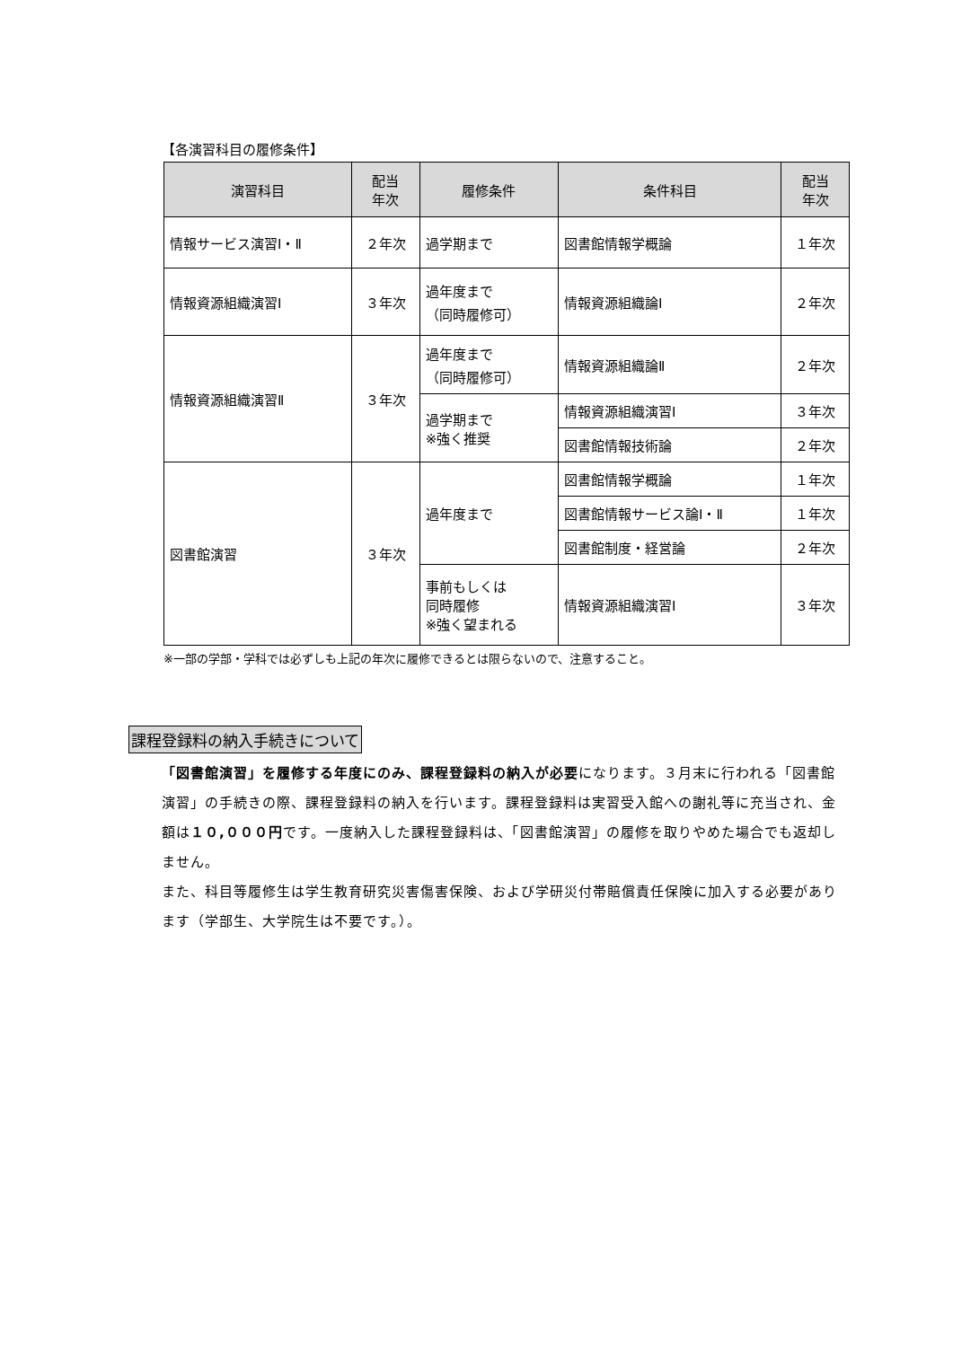【各演習科目の履修条件】
| 演習科目 | 配当 年次 | 履修条件 | 条件科目 | 配当 年次 |
| --- | --- | --- | --- | --- |
| 情報サービス演習Ⅰ・Ⅱ | ２年次 | 過学期まで | 図書館情報学概論 | １年次 |
| 情報資源組織演習Ⅰ | ３年次 | 過年度まで （同時履修可） | 情報資源組織論Ⅰ | ２年次 |
| 情報資源組織演習Ⅱ | ３年次 | 過年度まで （同時履修可） | 情報資源組織論Ⅱ | ２年次 |
| | | 過学期まで ※強く推奨 | 情報資源組織演習Ⅰ | ３年次 |
| | | | 図書館情報技術論 | ２年次 |
| 図書館演習 | ３年次 | 過年度まで | 図書館情報学概論 | １年次 |
| | | | 図書館情報サービス論Ⅰ・Ⅱ | １年次 |
| | | | 図書館制度・経営論 | ２年次 |
| | | 事前もしくは 同時履修 ※強く望まれる | 情報資源組織演習Ⅰ | ３年次 |
※一部の学部・学科では必ずしも上記の年次に履修できるとは限らないので、注意すること。
課程登録料の納入手続きについて
「図書館演習」を履修する年度にのみ、課程登録料の納入が必要になります。３月末に行われる「図書館演習」の手続きの際、課程登録料の納入を行います。課程登録料は実習受入館への謝礼等に充当され、金額は１０,０００円です。一度納入した課程登録料は、「図書館演習」の履修を取りやめた場合でも返却しません。
また、科目等履修生は学生教育研究災害傷害保険、および学研災付帯賠償責任保険に加入する必要があります（学部生、大学院生は不要です。）。